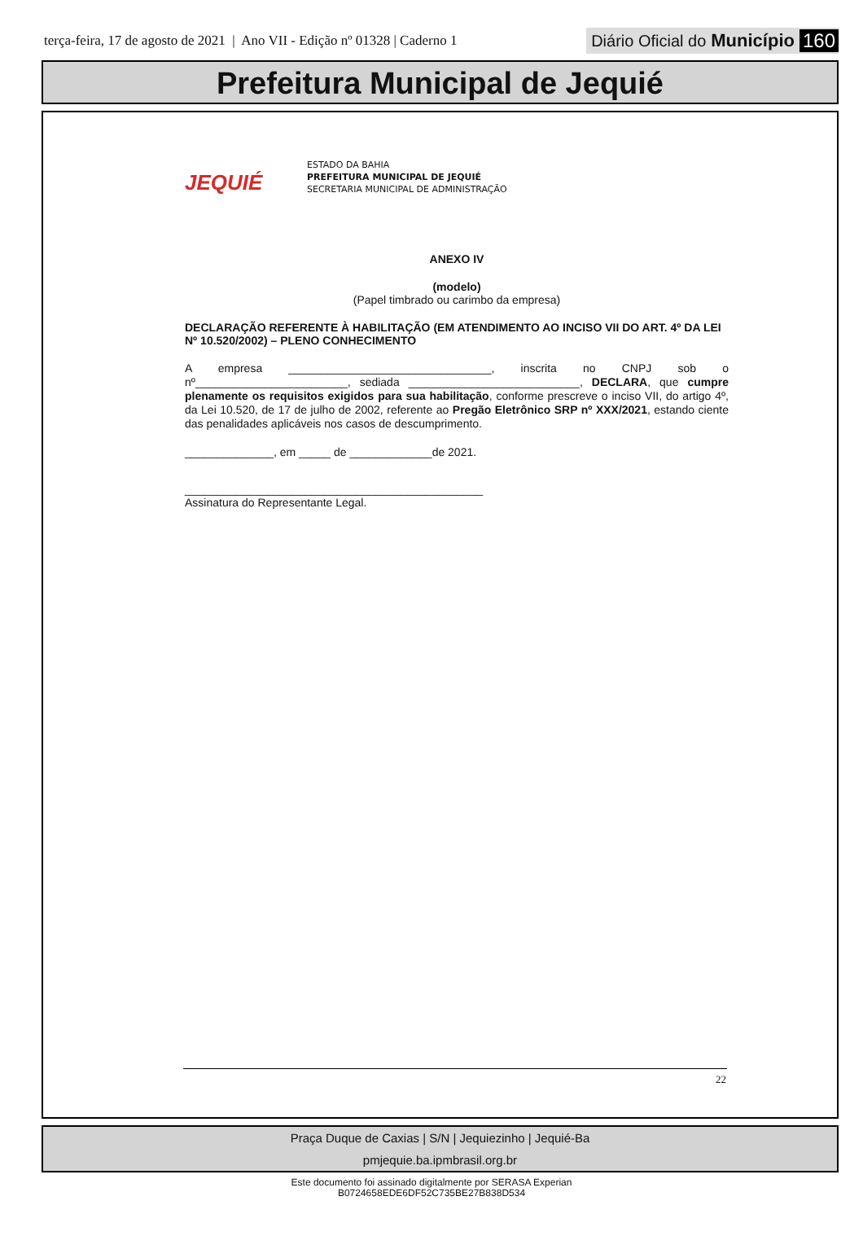terça-feira, 17 de agosto de 2021 | Ano VII - Edição nº 01328 | Caderno 1
Diário Oficial do Município 160
Prefeitura Municipal de Jequié
JEQUIÉ
ESTADO DA BAHIA
PREFEITURA MUNICIPAL DE JEQUIÉ
SECRETARIA MUNICIPAL DE ADMINISTRAÇÃO
ANEXO IV
(modelo)
(Papel timbrado ou carimbo da empresa)
DECLARAÇÃO REFERENTE À HABILITAÇÃO (EM ATENDIMENTO AO INCISO VII DO ART. 4º DA LEI Nº 10.520/2002) – PLENO CONHECIMENTO
A empresa ________________________________, inscrita no CNPJ sob o nº________________________, sediada ___________________________, DECLARA, que cumpre plenamente os requisitos exigidos para sua habilitação, conforme prescreve o inciso VII, do artigo 4º, da Lei 10.520, de 17 de julho de 2002, referente ao Pregão Eletrônico SRP nº XXX/2021, estando ciente das penalidades aplicáveis nos casos de descumprimento.
______________, em _____ de _____________de 2021.
_______________________________________________
Assinatura do Representante Legal.
22
Praça Duque de Caxias | S/N | Jequiezinho | Jequié-Ba
pmjequie.ba.ipmbrasil.org.br
Este documento foi assinado digitalmente por SERASA Experian
B0724658EDE6DF52C735BE27B838D534